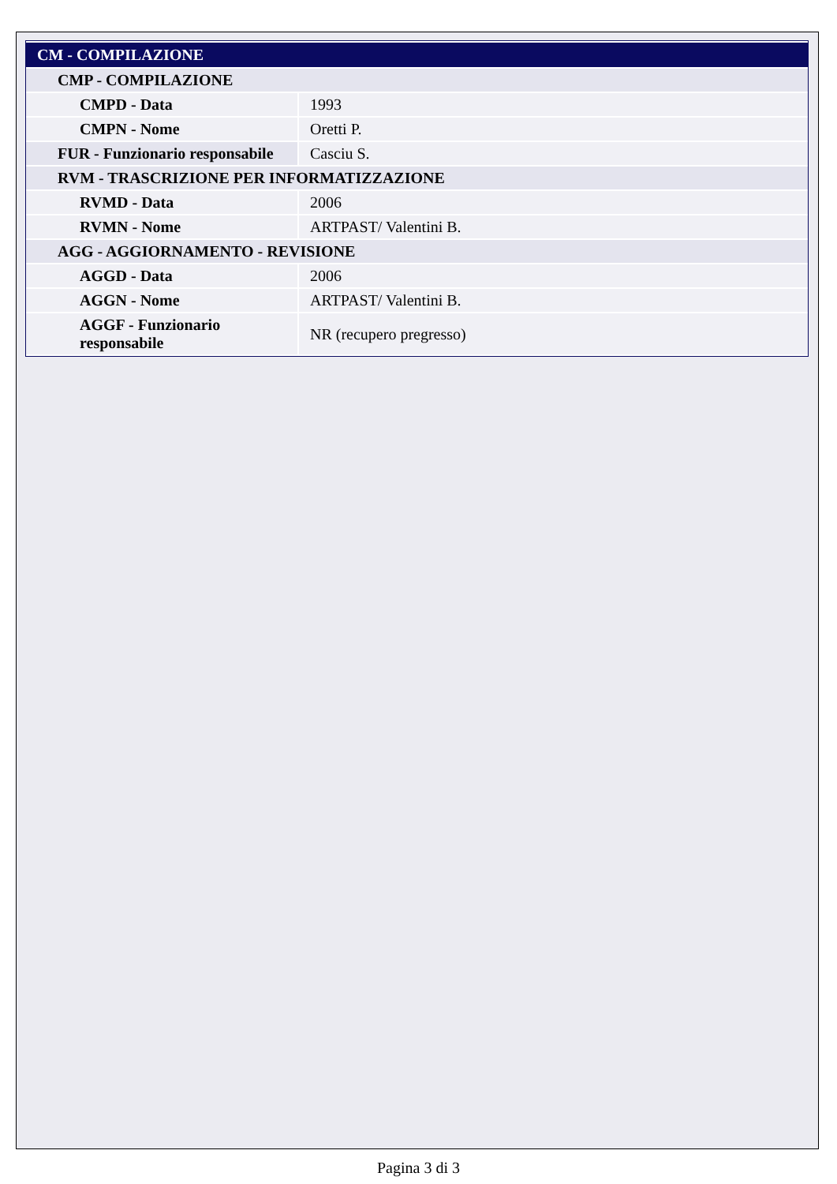| CM - COMPILAZIONE | |
| CMP - COMPILAZIONE | |
| CMPD - Data | 1993 |
| CMPN - Nome | Oretti P. |
| FUR - Funzionario responsabile | Casciu S. |
| RVM - TRASCRIZIONE PER INFORMATIZZAZIONE | |
| RVMD - Data | 2006 |
| RVMN - Nome | ARTPAST/ Valentini B. |
| AGG - AGGIORNAMENTO - REVISIONE | |
| AGGD - Data | 2006 |
| AGGN - Nome | ARTPAST/ Valentini B. |
| AGGF - Funzionario responsabile | NR (recupero pregresso) |
Pagina 3 di 3